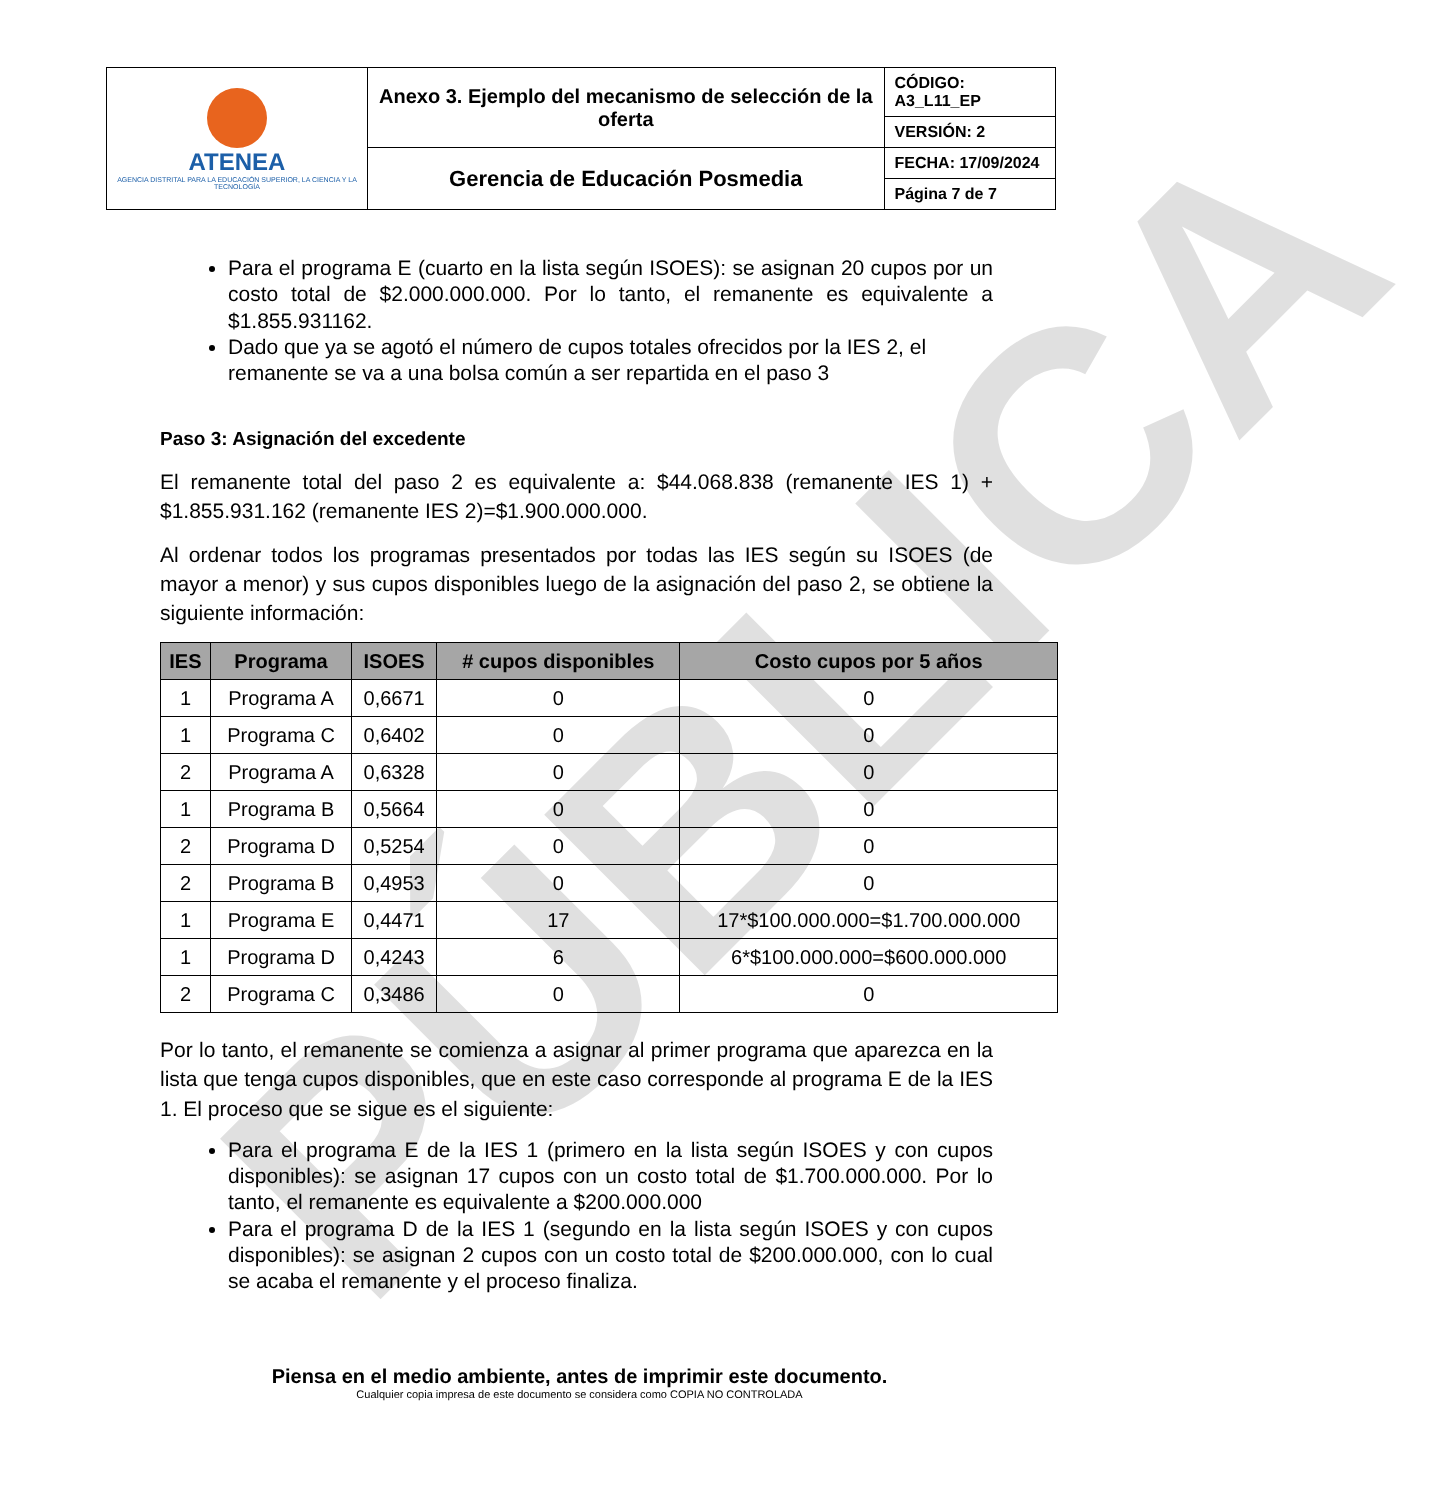PÚBLICA
| ATENEA AGENCIA DISTRITAL PARA LA EDUCACIÓN SUPERIOR, LA CIENCIA Y LA TECNOLOGÍA | Anexo 3. Ejemplo del mecanismo de selección de la oferta | CÓDIGO: A3_L11_EP |
| | | VERSIÓN: 2 |
| | Gerencia de Educación Posmedia | FECHA: 17/09/2024 |
| | | Página 7 de 7 |
Para el programa E (cuarto en la lista según ISOES): se asignan 20 cupos por un costo total de $2.000.000.000. Por lo tanto, el remanente es equivalente a $1.855.931162.
Dado que ya se agotó el número de cupos totales ofrecidos por la IES 2, el remanente se va a una bolsa común a ser repartida en el paso 3
Paso 3: Asignación del excedente
El remanente total del paso 2 es equivalente a: $44.068.838 (remanente IES 1) + $1.855.931.162 (remanente IES 2)=$1.900.000.000.
Al ordenar todos los programas presentados por todas las IES según su ISOES (de mayor a menor) y sus cupos disponibles luego de la asignación del paso 2, se obtiene la siguiente información:
| IES | Programa | ISOES | # cupos disponibles | Costo cupos por 5 años |
| --- | --- | --- | --- | --- |
| 1 | Programa A | 0,6671 | 0 | 0 |
| 1 | Programa C | 0,6402 | 0 | 0 |
| 2 | Programa A | 0,6328 | 0 | 0 |
| 1 | Programa B | 0,5664 | 0 | 0 |
| 2 | Programa D | 0,5254 | 0 | 0 |
| 2 | Programa B | 0,4953 | 0 | 0 |
| 1 | Programa E | 0,4471 | 17 | 17*$100.000.000=$1.700.000.000 |
| 1 | Programa D | 0,4243 | 6 | 6*$100.000.000=$600.000.000 |
| 2 | Programa C | 0,3486 | 0 | 0 |
Por lo tanto, el remanente se comienza a asignar al primer programa que aparezca en la lista que tenga cupos disponibles, que en este caso corresponde al programa E de la IES 1. El proceso que se sigue es el siguiente:
Para el programa E de la IES 1 (primero en la lista según ISOES y con cupos disponibles): se asignan 17 cupos con un costo total de $1.700.000.000. Por lo tanto, el remanente es equivalente a $200.000.000
Para el programa D de la IES 1 (segundo en la lista según ISOES y con cupos disponibles): se asignan 2 cupos con un costo total de $200.000.000, con lo cual se acaba el remanente y el proceso finaliza.
Piensa en el medio ambiente, antes de imprimir este documento.
Cualquier copia impresa de este documento se considera como COPIA NO CONTROLADA